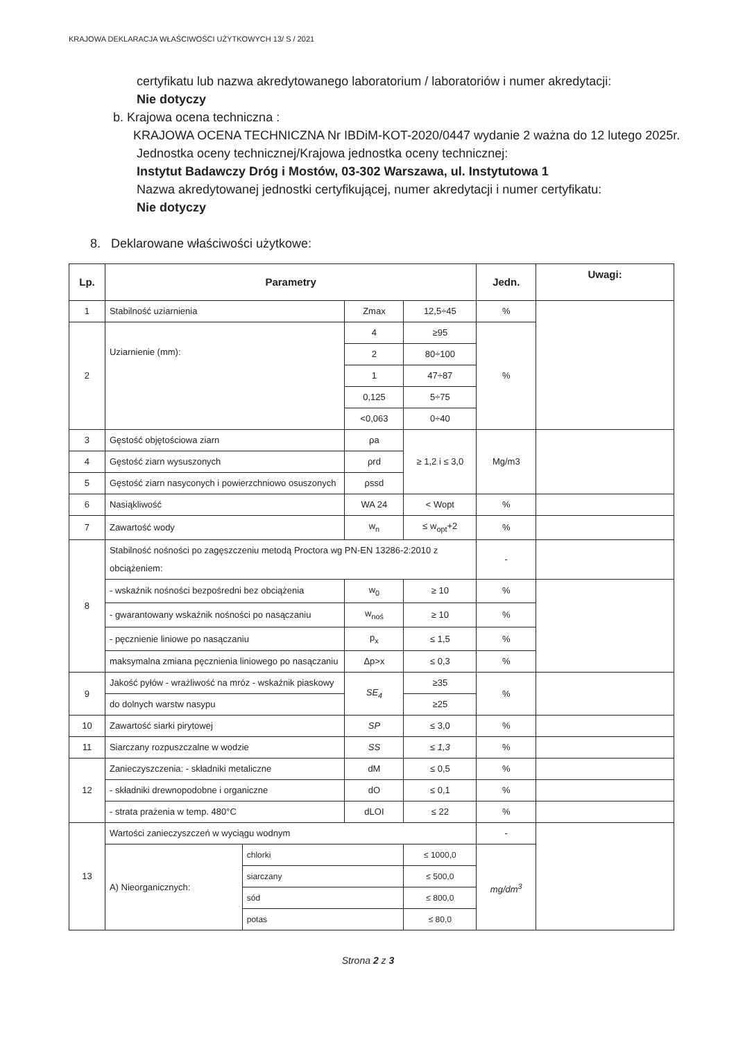KRAJOWA DEKLARACJA WŁAŚCIWOŚCI UŻYTKOWYCH 13/ S / 2021
certyfikatu lub nazwa akredytowanego laboratorium / laboratoriów i numer akredytacji:
Nie dotyczy
b. Krajowa ocena techniczna :
KRAJOWA OCENA TECHNICZNA Nr IBDiM-KOT-2020/0447 wydanie 2 ważna do 12 lutego 2025r.
Jednostka oceny technicznej/Krajowa jednostka oceny technicznej:
Instytut Badawczy Dróg i Mostów, 03-302 Warszawa, ul. Instytutowa 1
Nazwa akredytowanej jednostki certyfikującej, numer akredytacji i numer certyfikatu:
Nie dotyczy
8. Deklarowane właściwości użytkowe:
| Lp. | Parametry | | | | Jedn. | Uwagi: |
| --- | --- | --- | --- | --- | --- | --- |
| 1 | Stabilność uziarnienia | | Zmax | 12,5÷45 | % | |
| 2 | Uziarnienie (mm): | | 4 | ≥95 | % | |
| | | | 2 | 80÷100 | | |
| | | | 1 | 47÷87 | | |
| | | | 0,125 | 5÷75 | | |
| | | | <0,063 | 0÷40 | | |
| 3 | Gęstość objętościowa ziarn | | ρa | ≥ 1,2 i ≤ 3,0 | Mg/m3 | |
| 4 | Gęstość ziarn wysuszonych | | ρrd | | | |
| 5 | Gęstość ziarn nasyconych i powierzchniowo osuszonych | | ρssd | | | |
| 6 | Nasiąkliwość | | WA 24 | < Wopt | % | |
| 7 | Zawartość wody | | w<sub>n</sub> | ≤ w<sub>opt</sub>+2 | % | |
| 8 | Stabilność nośności po zagęszczeniu metodą Proctora wg PN-EN 13286-2:2010 z obciążeniem: | | | | - | |
| | - wskaźnik nośności bezpośredni bez obciążenia | | w<sub>0</sub> | ≥ 10 | % | |
| | - gwarantowany wskaźnik nośności po nasączaniu | | w<sub>noś</sub> | ≥ 10 | % | |
| | - pęcznienie liniowe po nasączaniu | | p<sub>x</sub> | ≤ 1,5 | % | |
| | maksymalna zmiana pęcznienia liniowego po nasączaniu | | Δp>x | ≤ 0,3 | % | |
| 9 | Jakość pyłów - wrażliwość na mróz - wskaźnik piaskowy | | SE<sub>4</sub> | ≥35 | % | |
| | do dolnych warstw nasypu | | | ≥25 | | |
| 10 | Zawartość siarki pirytowej | | SP | ≤ 3,0 | % | |
| 11 | Siarczany rozpuszczalne w wodzie | | SS | ≤ 1,3 | % | |
| 12 | Zanieczyszczenia: - składniki metaliczne | | dM | ≤ 0,5 | % | |
| | - składniki drewnopodobne i organiczne | | dO | ≤ 0,1 | % | |
| | - strata prażenia w temp. 480°C | | dLOI | ≤ 22 | % | |
| 13 | Wartości zanieczyszczeń w wyciągu wodnym | | | | - | |
| | A) Nieorganicznych: | chlorki | | ≤ 1000,0 | mg/dm<sup>3</sup> | |
| | | siarczany | | ≤ 500,0 | | |
| | | sód | | ≤ 800,0 | | |
| | | potas | | ≤ 80,0 | | |
Strona 2 z 3